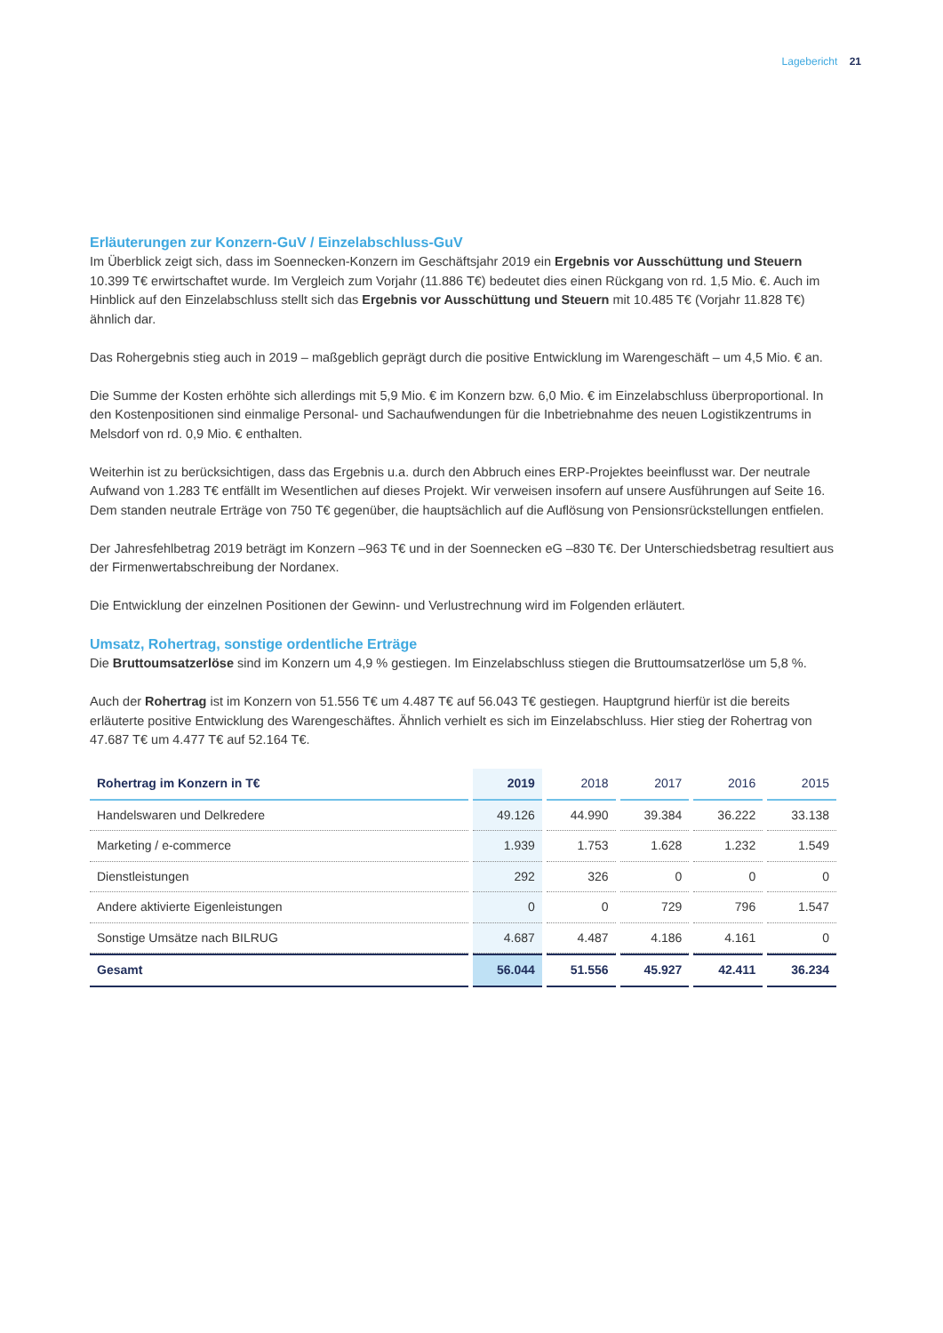Lagebericht 21
Erläuterungen zur Konzern-GuV / Einzelabschluss-GuV
Im Überblick zeigt sich, dass im Soennecken-Konzern im Geschäftsjahr 2019 ein Ergebnis vor Ausschüttung und Steuern 10.399 T€ erwirtschaftet wurde. Im Vergleich zum Vorjahr (11.886 T€) bedeutet dies einen Rückgang von rd. 1,5 Mio. €. Auch im Hinblick auf den Einzelabschluss stellt sich das Ergebnis vor Ausschüttung und Steuern mit 10.485 T€ (Vorjahr 11.828 T€) ähnlich dar.
Das Rohergebnis stieg auch in 2019 – maßgeblich geprägt durch die positive Entwicklung im Warengeschäft – um 4,5 Mio. € an.
Die Summe der Kosten erhöhte sich allerdings mit 5,9 Mio. € im Konzern bzw. 6,0 Mio. € im Einzelabschluss überproportional. In den Kostenpositionen sind einmalige Personal- und Sachaufwendungen für die Inbetriebnahme des neuen Logistikzentrums in Melsdorf von rd. 0,9 Mio. € enthalten.
Weiterhin ist zu berücksichtigen, dass das Ergebnis u.a. durch den Abbruch eines ERP-Projektes beeinflusst war. Der neutrale Aufwand von 1.283 T€ entfällt im Wesentlichen auf dieses Projekt. Wir verweisen insofern auf unsere Ausführungen auf Seite 16. Dem standen neutrale Erträge von 750 T€ gegenüber, die hauptsächlich auf die Auflösung von Pensionsrückstellungen entfielen.
Der Jahresfehlbetrag 2019 beträgt im Konzern –963 T€ und in der Soennecken eG –830 T€. Der Unterschiedsbetrag resultiert aus der Firmenwertabschreibung der Nordanex.
Die Entwicklung der einzelnen Positionen der Gewinn- und Verlustrechnung wird im Folgenden erläutert.
Umsatz, Rohertrag, sonstige ordentliche Erträge
Die Bruttoumsatzerlöse sind im Konzern um 4,9 % gestiegen. Im Einzelabschluss stiegen die Bruttoumsatzerlöse um 5,8 %.
Auch der Rohertrag ist im Konzern von 51.556 T€ um 4.487 T€ auf 56.043 T€ gestiegen. Hauptgrund hierfür ist die bereits erläuterte positive Entwicklung des Warengeschäftes. Ähnlich verhielt es sich im Einzelabschluss. Hier stieg der Rohertrag von 47.687 T€ um 4.477 T€ auf 52.164 T€.
| Rohertrag im Konzern in T€ | 2019 | 2018 | 2017 | 2016 | 2015 |
| --- | --- | --- | --- | --- | --- |
| Handelswaren und Delkredere | 49.126 | 44.990 | 39.384 | 36.222 | 33.138 |
| Marketing / e-commerce | 1.939 | 1.753 | 1.628 | 1.232 | 1.549 |
| Dienstleistungen | 292 | 326 | 0 | 0 | 0 |
| Andere aktivierte Eigenleistungen | 0 | 0 | 729 | 796 | 1.547 |
| Sonstige Umsätze nach BILRUG | 4.687 | 4.487 | 4.186 | 4.161 | 0 |
| Gesamt | 56.044 | 51.556 | 45.927 | 42.411 | 36.234 |